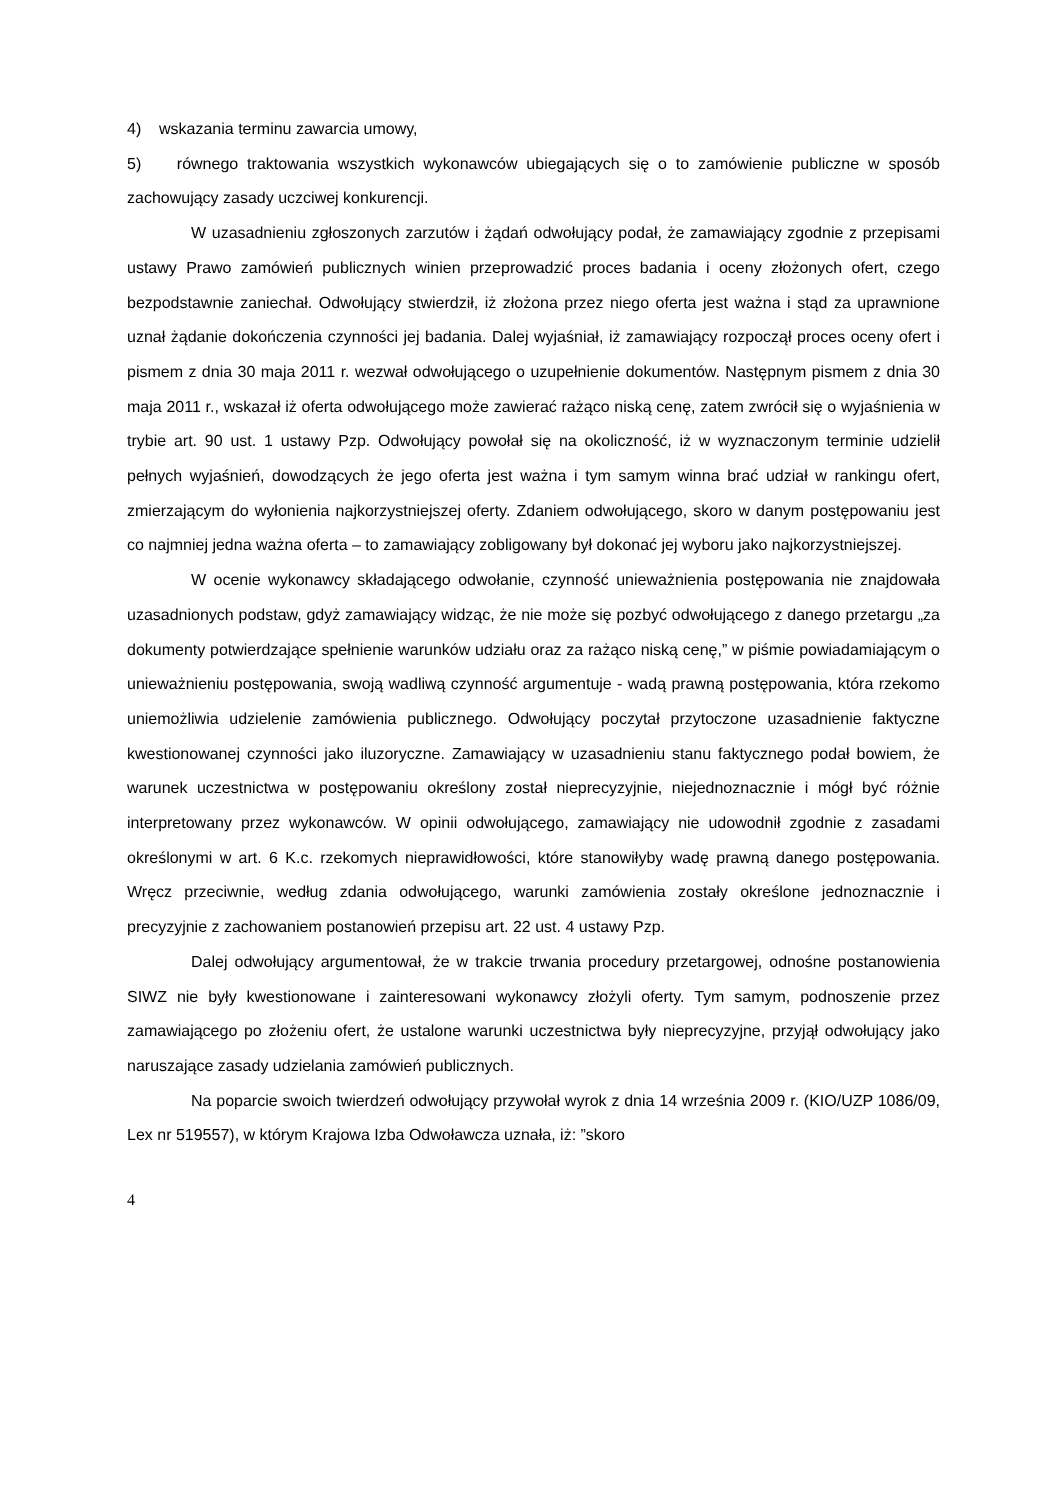4) wskazania terminu zawarcia umowy,
5) równego traktowania wszystkich wykonawców ubiegających się o to zamówienie publiczne w sposób zachowujący zasady uczciwej konkurencji.
W uzasadnieniu zgłoszonych zarzutów i żądań odwołujący podał, że zamawiający zgodnie z przepisami ustawy Prawo zamówień publicznych winien przeprowadzić proces badania i oceny złożonych ofert, czego bezpodstawnie zaniechał. Odwołujący stwierdził, iż złożona przez niego oferta jest ważna i stąd za uprawnione uznał żądanie dokończenia czynności jej badania. Dalej wyjaśniał, iż zamawiający rozpoczął proces oceny ofert i pismem z dnia 30 maja 2011 r. wezwał odwołującego o uzupełnienie dokumentów. Następnym pismem z dnia 30 maja 2011 r., wskazał iż oferta odwołującego może zawierać rażąco niską cenę, zatem zwrócił się o wyjaśnienia w trybie art. 90 ust. 1 ustawy Pzp. Odwołujący powołał się na okoliczność, iż w wyznaczonym terminie udzielił pełnych wyjaśnień, dowodzących że jego oferta jest ważna i tym samym winna brać udział w rankingu ofert, zmierzającym do wyłonienia najkorzystniejszej oferty. Zdaniem odwołującego, skoro w danym postępowaniu jest co najmniej jedna ważna oferta – to zamawiający zobligowany był dokonać jej wyboru jako najkorzystniejszej.
W ocenie wykonawcy składającego odwołanie, czynność unieważnienia postępowania nie znajdowała uzasadnionych podstaw, gdyż zamawiający widząc, że nie może się pozbyć odwołującego z danego przetargu „za dokumenty potwierdzające spełnienie warunków udziału oraz za rażąco niską cenę,” w piśmie powiadamiającym o unieważnieniu postępowania, swoją wadliwą czynność argumentuje - wadą prawną postępowania, która rzekomo uniemożliwia udzielenie zamówienia publicznego. Odwołujący poczytał przytoczone uzasadnienie faktyczne kwestionowanej czynności jako iluzoryczne. Zamawiający w uzasadnieniu stanu faktycznego podał bowiem, że warunek uczestnictwa w postępowaniu określony został nieprecyzyjnie, niejednoznacznie i mógł być różnie interpretowany przez wykonawców. W opinii odwołującego, zamawiający nie udowodnił zgodnie z zasadami określonymi w art. 6 K.c. rzekomych nieprawidłowości, które stanowiłyby wadę prawną danego postępowania. Wręcz przeciwnie, według zdania odwołującego, warunki zamówienia zostały określone jednoznacznie i precyzyjnie z zachowaniem postanowień przepisu art. 22 ust. 4 ustawy Pzp.
Dalej odwołujący argumentował, że w trakcie trwania procedury przetargowej, odnośne postanowienia SIWZ nie były kwestionowane i zainteresowani wykonawcy złożyli oferty. Tym samym, podnoszenie przez zamawiającego po złożeniu ofert, że ustalone warunki uczestnictwa były nieprecyzyjne, przyjął odwołujący jako naruszające zasady udzielania zamówień publicznych.
Na poparcie swoich twierdzeń odwołujący przywołał wyrok z dnia 14 września 2009 r. (KIO/UZP 1086/09, Lex nr 519557), w którym Krajowa Izba Odwoławcza uznała, iż: ”skoro
4